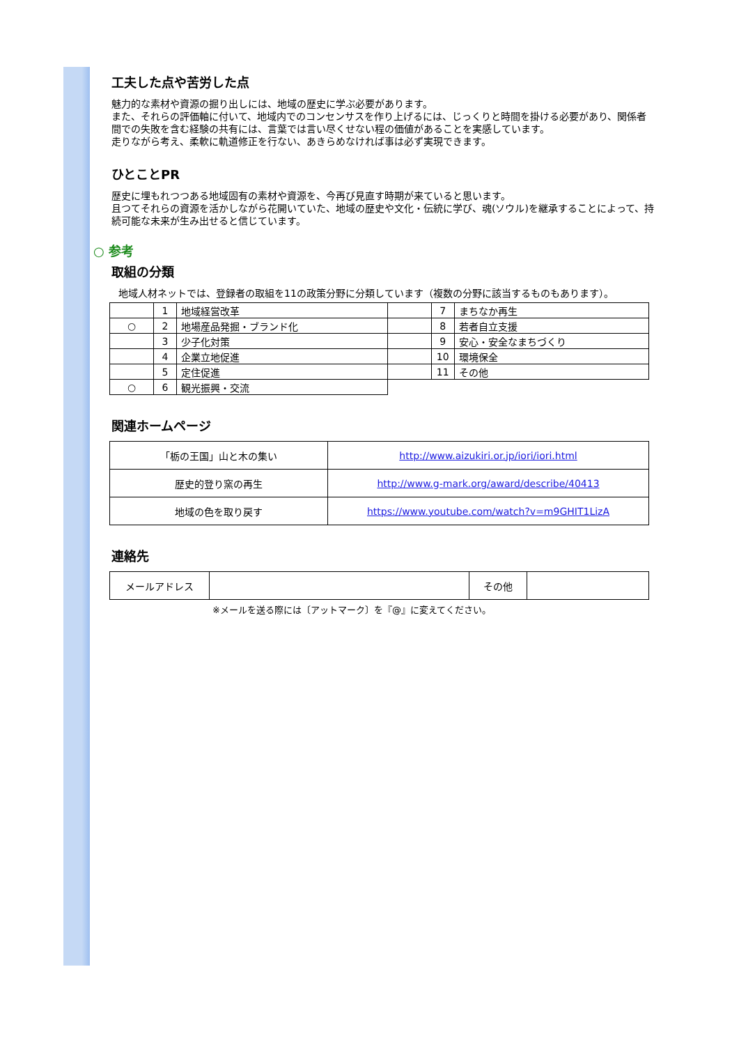工夫した点や苦労した点
魅力的な素材や資源の掘り出しには、地域の歴史に学ぶ必要があります。
また、それらの評価軸に付いて、地域内でのコンセンサスを作り上げるには、じっくりと時間を掛ける必要があり、関係者間での失敗を含む経験の共有には、言葉では言い尽くせない程の価値があることを実感しています。
走りながら考え、柔軟に軌道修正を行ない、あきらめなければ事は必ず実現できます。
ひとことPR
歴史に埋もれつつある地域固有の素材や資源を、今再び見直す時期が来ていると思います。
且つてそれらの資源を活かしながら花開いていた、地域の歴史や文化・伝統に学び、魂(ソウル)を継承することによって、持続可能な未来が生み出せると信じています。
○ 参考
取組の分類
地域人材ネットでは、登録者の取組を11の政策分野に分類しています（複数の分野に該当するものもあります）。
| | 1 | 地域経営改革 | | 7 | まちなか再生 |
| ○ | 2 | 地場産品発掘・ブランド化 | | 8 | 若者自立支援 |
| | 3 | 少子化対策 | | 9 | 安心・安全なまちづくり |
| | 4 | 企業立地促進 | | 10 | 環境保全 |
| | 5 | 定住促進 | | 11 | その他 |
| ○ | 6 | 観光振興・交流 | | | |
関連ホームページ
| 「栃の王国」山と木の集い | http://www.aizukiri.or.jp/iori/iori.html |
| 歴史的登り窯の再生 | http://www.g-mark.org/award/describe/40413 |
| 地域の色を取り戻す | https://www.youtube.com/watch?v=m9GHIT1LizA |
連絡先
| メールアドレス | | その他 | |
※メールを送る際には〔アットマーク〕を『@』に変えてください。